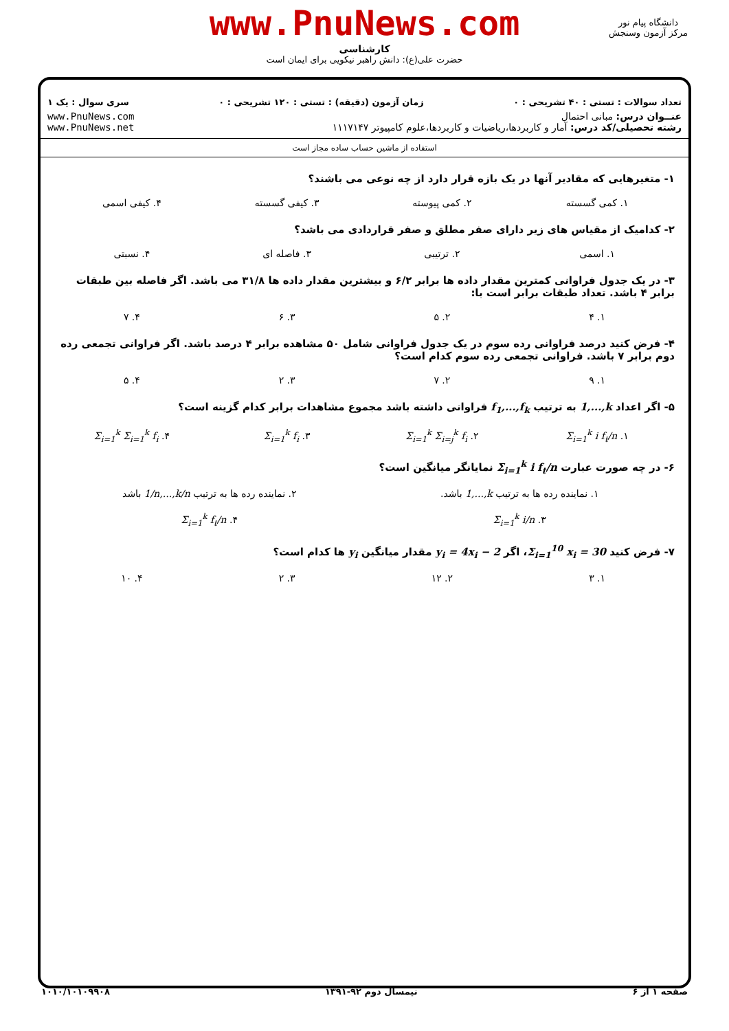www.PnuNews.com
کارشناسی
حضرت علی(ع): دانش راهبر نیکویی برای ایمان است
دانشگاه پیام نور
مرکز آزمون وسنجش
تعداد سوالات : تستی : ۴۰ تشریحی : ۰ زمان آزمون (دقیقه) : تستی : ۱۲۰ تشریحی : ۰ سری سوال : یک ۱
عنــوان درس: مبانی احتمال
رشته تحصیلی/کد درس: آمار و کاربردها،ریاضیات و کاربردها،علوم کامپیوتر ۱۱۱۷۱۴۷
www.PnuNews.com
www.PnuNews.net
استفاده از ماشین حساب ساده مجاز است
۱- متغیرهایی که مقادیر آنها در یک بازه قرار دارد از چه نوعی می باشند؟
۱. کمی گسسته ۲. کمی پیوسته ۳. کیفی گسسته ۴. کیفی اسمی
۲- کدامیک از مقیاس های زیر دارای صفر مطلق و صفر قراردادی می باشد؟
۱. اسمی ۲. ترتیبی ۳. فاصله ای ۴. نسبتی
۳- در یک جدول فراوانی کمترین مقدار داده ها برابر ۶/۲ و بیشترین مقدار داده ها ۳۱/۸ می باشد. اگر فاصله بین طبقات برابر ۴ باشد. تعداد طبقات برابر است با:
۱. ۴ ۲. ۵ ۳. ۶ ۴. ۷
۴- فرض کنید درصد فراوانی رده سوم در یک جدول فراوانی شامل ۵۰ مشاهده برابر ۴ درصد باشد. اگر فراوانی تجمعی رده دوم برابر ۷ باشد. فراوانی تجمعی رده سوم کدام است؟
۱. ۹ ۲. ۷ ۳. ۲ ۴. ۵
۵- اگر اعداد 1,...,k به ترتیب f<sub>1</sub>,...,f<sub>k</sub> فراوانی داشته باشد مجموع مشاهدات برابر کدام گزینه است؟
۱. Σ<sub>i=1</sub><sup>k</sup> i f<sub>t</sub>/n ۲. Σ<sub>i=1</sub><sup>k</sup> Σ<sub>i=j</sub><sup>k</sup> f<sub>i</sub> ۳. Σ<sub>i=1</sub><sup>k</sup> f<sub>i</sub> ۴. Σ<sub>i=1</sub><sup>k</sup> Σ<sub>i=1</sub><sup>k</sup> f<sub>i</sub>
۶- در چه صورت عبارت Σ<sub>i=1</sub><sup>k</sup> i f<sub>t</sub>/n نمایانگر میانگین است؟
۱. نماینده رده ها به ترتیب 1,...,k باشد.
۲. نماینده رده ها به ترتیب 1/n,...,k/n باشد
۳. Σ<sub>i=1</sub><sup>k</sup> i/n ۴. Σ<sub>i=1</sub><sup>k</sup> f<sub>t</sub>/n
۷- فرض کنید Σ<sub>i=1</sub><sup>10</sup> x<sub>i</sub> = 30، اگر y<sub>i</sub> = 4x<sub>i</sub> − 2 مقدار میانگین y<sub>i</sub> ها کدام است؟
۱. ۳ ۲. ۱۲ ۳. ۲ ۴. ۱۰
صفحه ۱ از ۶ نیمسال دوم ۹۲-۱۳۹۱ ۱۰۱۰/۱۰۱۰۹۹۰۸